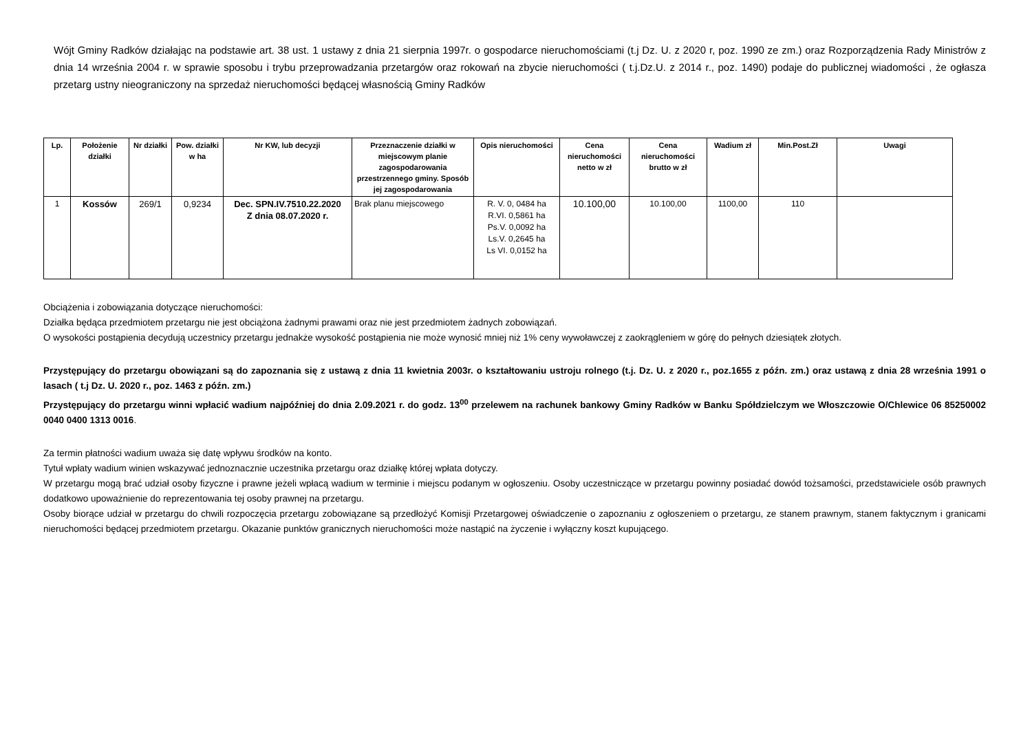Wójt Gminy Radków działając na podstawie art. 38 ust. 1 ustawy z dnia 21 sierpnia 1997r. o gospodarce nieruchomościami (t.j Dz. U. z 2020 r, poz. 1990 ze zm.) oraz Rozporządzenia Rady Ministrów z dnia 14 września 2004 r. w sprawie sposobu i trybu przeprowadzania przetargów oraz rokowań na zbycie nieruchomości ( t.j.Dz.U. z 2014 r., poz. 1490) podaje do publicznej wiadomości , że ogłasza przetarg ustny nieograniczony na sprzedaż nieruchomości będącej własnością Gminy Radków
| Lp. | Położenie działki | Nr działki | Pow. działki w ha | Nr KW, lub decyzji | Przeznaczenie działki w miejscowym planie zagospodarowania przestrzennego gminy. Sposób jej zagospodarowania | Opis nieruchomości | Cena nieruchomości netto w zł | Cena nieruchomości brutto w zł | Wadium zł | Min.Post.Zł | Uwagi |
| --- | --- | --- | --- | --- | --- | --- | --- | --- | --- | --- | --- |
| 1 | Kossów | 269/1 | 0,9234 | Dec. SPN.IV.7510.22.2020 Z dnia 08.07.2020 r. | Brak planu miejscowego | R. V. 0, 0484 ha R.VI. 0,5861 ha Ps.V. 0,0092 ha Ls.V. 0,2645 ha Ls VI. 0,0152 ha | 10.100,00 | 10.100,00 | 1100,00 | 110 | |
Obciążenia i zobowiązania dotyczące nieruchomości:
Działka będąca przedmiotem przetargu nie jest obciążona żadnymi prawami oraz nie jest przedmiotem żadnych zobowiązań.
O wysokości postąpienia decydują uczestnicy przetargu jednakże wysokość postąpienia nie może wynosić mniej niż 1% ceny wywoławczej z zaokrągleniem w górę do pełnych dziesiątek złotych.
Przystępujący do przetargu obowiązani są do zapoznania się z ustawą z dnia 11 kwietnia 2003r. o kształtowaniu ustroju rolnego (t.j. Dz. U. z 2020 r., poz.1655 z późn. zm.) oraz ustawą z dnia 28 września 1991 o lasach ( t.j Dz. U. 2020 r., poz. 1463 z późn. zm.)
Przystępujący do przetargu winni wpłacić wadium najpóźniej do dnia 2.09.2021 r. do godz. 13<sup>00</sup> przelewem na rachunek bankowy Gminy Radków w Banku Spółdzielczym we Włoszczowie O/Chlewice 06 85250002 0040 0400 1313 0016.
Za termin płatności wadium uważa się datę wpływu środków na konto.
Tytuł wpłaty wadium winien wskazywać jednoznacznie uczestnika przetargu oraz działkę której wpłata dotyczy.
W przetargu mogą brać udział osoby fizyczne i prawne jeżeli wpłacą wadium w terminie i miejscu podanym w ogłoszeniu. Osoby uczestniczące w przetargu powinny posiadać dowód tożsamości, przedstawiciele osób prawnych dodatkowo upoważnienie do reprezentowania tej osoby prawnej na przetargu.
Osoby biorące udział w przetargu do chwili rozpoczęcia przetargu zobowiązane są przedłożyć Komisji Przetargowej oświadczenie o zapoznaniu z ogłoszeniem o przetargu, ze stanem prawnym, stanem faktycznym i granicami nieruchomości będącej przedmiotem przetargu. Okazanie punktów granicznych nieruchomości może nastąpić na życzenie i wyłączny koszt kupującego.